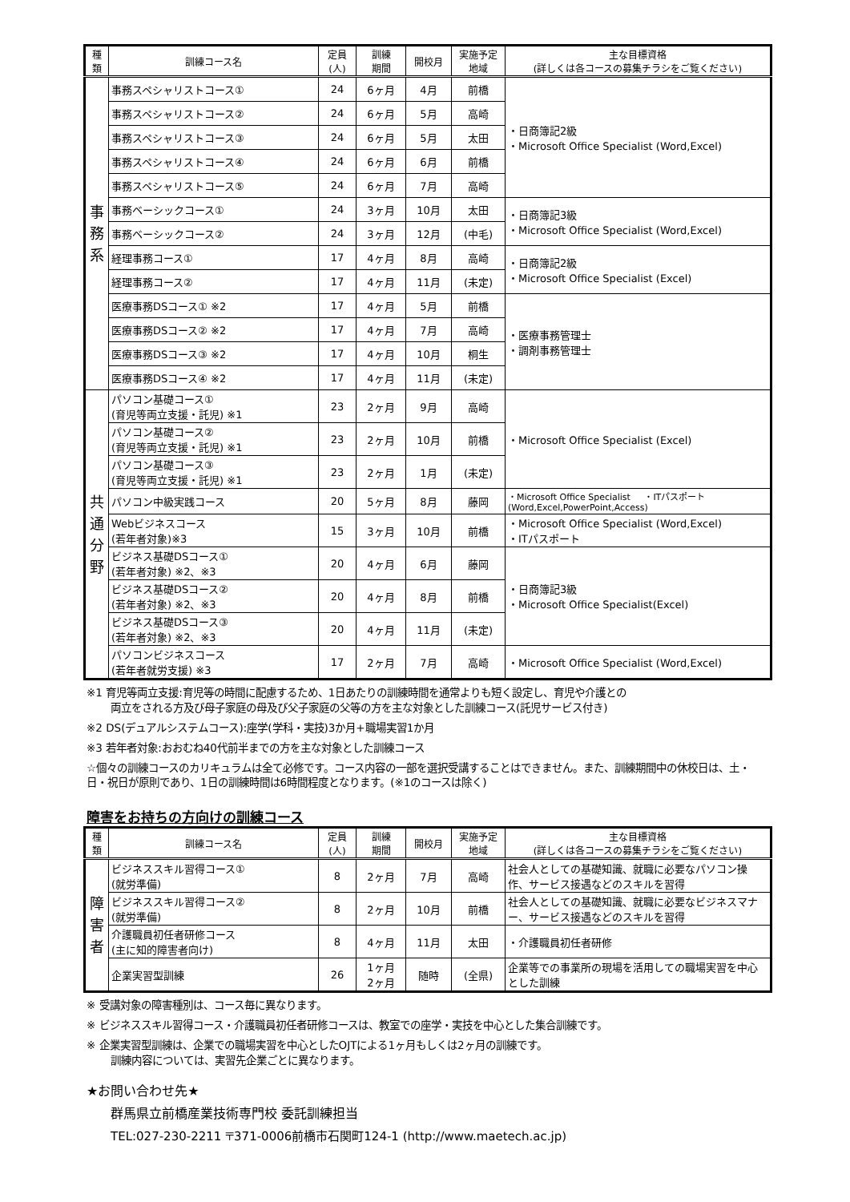| 種 類 | 訓練コース名 | 定員 (人) | 訓練 期間 | 開校月 | 実施予定 地域 | 主な目標資格 (詳しくは各コースの募集チラシをご覧ください) |
| --- | --- | --- | --- | --- | --- | --- |
| 事 務 系 | 事務スペシャリストコース① | 24 | 6ヶ月 | 4月 | 前橋 | ・日商簿記2級 ・Microsoft Office Specialist (Word,Excel) |
| | 事務スペシャリストコース② | 24 | 6ヶ月 | 5月 | 高崎 | |
| | 事務スペシャリストコース③ | 24 | 6ヶ月 | 5月 | 太田 | |
| | 事務スペシャリストコース④ | 24 | 6ヶ月 | 6月 | 前橋 | |
| | 事務スペシャリストコース⑤ | 24 | 6ヶ月 | 7月 | 高崎 | |
| | 事務ベーシックコース① | 24 | 3ヶ月 | 10月 | 太田 | ・日商簿記3級 ・Microsoft Office Specialist (Word,Excel) |
| | 事務ベーシックコース② | 24 | 3ヶ月 | 12月 | (中毛) | |
| | 経理事務コース① | 17 | 4ヶ月 | 8月 | 高崎 | ・日商簿記2級 ・Microsoft Office Specialist (Excel) |
| | 経理事務コース② | 17 | 4ヶ月 | 11月 | (未定) | |
| | 医療事務DSコース① ※2 | 17 | 4ヶ月 | 5月 | 前橋 | ・医療事務管理士 ・調剤事務管理士 |
| | 医療事務DSコース② ※2 | 17 | 4ヶ月 | 7月 | 高崎 | |
| | 医療事務DSコース③ ※2 | 17 | 4ヶ月 | 10月 | 桐生 | |
| | 医療事務DSコース④ ※2 | 17 | 4ヶ月 | 11月 | (未定) | |
| 共 通 分 野 | パソコン基礎コース① (育児等両立支援・託児) ※1 | 23 | 2ヶ月 | 9月 | 高崎 | ・Microsoft Office Specialist (Excel) |
| | パソコン基礎コース② (育児等両立支援・託児) ※1 | 23 | 2ヶ月 | 10月 | 前橋 | |
| | パソコン基礎コース③ (育児等両立支援・託児) ※1 | 23 | 2ヶ月 | 1月 | (未定) | |
| | パソコン中級実践コース | 20 | 5ヶ月 | 8月 | 藤岡 | ・Microsoft Office Specialist ・ITパスポート (Word,Excel,PowerPoint,Access) |
| | Webビジネスコース (若年者対象)※3 | 15 | 3ヶ月 | 10月 | 前橋 | ・Microsoft Office Specialist (Word,Excel) ・ITパスポート |
| | ビジネス基礎DSコース① (若年者対象) ※2、※3 | 20 | 4ヶ月 | 6月 | 藤岡 | ・日商簿記3級 ・Microsoft Office Specialist(Excel) |
| | ビジネス基礎DSコース② (若年者対象) ※2、※3 | 20 | 4ヶ月 | 8月 | 前橋 | |
| | ビジネス基礎DSコース③ (若年者対象) ※2、※3 | 20 | 4ヶ月 | 11月 | (未定) | |
| | パソコンビジネスコース (若年者就労支援) ※3 | 17 | 2ヶ月 | 7月 | 高崎 | ・Microsoft Office Specialist (Word,Excel) |
※1 育児等両立支援:育児等の時間に配慮するため、1日あたりの訓練時間を通常よりも短く設定し、育児や介護との
両立をされる方及び母子家庭の母及び父子家庭の父等の方を主な対象とした訓練コース(託児サービス付き)
※2 DS(デュアルシステムコース):座学(学科・実技)3か月+職場実習1か月
※3 若年者対象:おおむね40代前半までの方を主な対象とした訓練コース
☆個々の訓練コースのカリキュラムは全て必修です。コース内容の一部を選択受講することはできません。また、訓練期間中の休校日は、土・日・祝日が原則であり、1日の訓練時間は6時間程度となります。(※1のコースは除く)
障害をお持ちの方向けの訓練コース
| 種 類 | 訓練コース名 | 定員 (人) | 訓練 期間 | 開校月 | 実施予定 地域 | 主な目標資格 (詳しくは各コースの募集チラシをご覧ください) |
| --- | --- | --- | --- | --- | --- | --- |
| 障 害 者 | ビジネススキル習得コース① (就労準備) | 8 | 2ヶ月 | 7月 | 高崎 | 社会人としての基礎知識、就職に必要なパソコン操作、サービス接遇などのスキルを習得 |
| | ビジネススキル習得コース② (就労準備) | 8 | 2ヶ月 | 10月 | 前橋 | 社会人としての基礎知識、就職に必要なビジネスマナー、サービス接遇などのスキルを習得 |
| | 介護職員初任者研修コース (主に知的障害者向け) | 8 | 4ヶ月 | 11月 | 太田 | ・介護職員初任者研修 |
| | 企業実習型訓練 | 26 | 1ヶ月 2ヶ月 | 随時 | (全県) | 企業等での事業所の現場を活用しての職場実習を中心とした訓練 |
※ 受講対象の障害種別は、コース毎に異なります。
※ ビジネススキル習得コース・介護職員初任者研修コースは、教室での座学・実技を中心とした集合訓練です。
※ 企業実習型訓練は、企業での職場実習を中心としたOJTによる1ヶ月もしくは2ヶ月の訓練です。
訓練内容については、実習先企業ごとに異なります。
★お問い合わせ先★
群馬県立前橋産業技術専門校 委託訓練担当
TEL:027-230-2211 〒371-0006前橋市石関町124-1 (http://www.maetech.ac.jp)